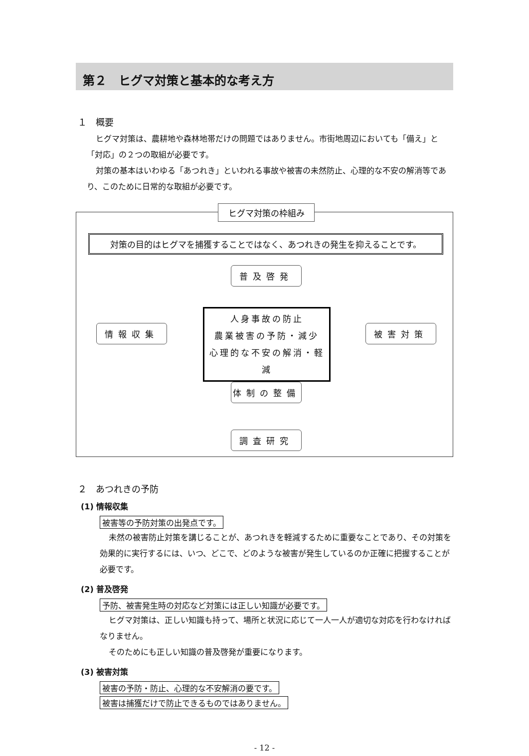第２　ヒグマ対策と基本的な考え方
１　概要
ヒグマ対策は、農耕地や森林地帯だけの問題ではありません。市街地周辺においても「備え」と「対応」の２つの取組が必要です。
対策の基本はいわゆる「あつれき」といわれる事故や被害の未然防止、心理的な不安の解消等であり、このために日常的な取組が必要です。
ヒグマ対策の枠組み
対策の目的はヒグマを捕獲することではなく、あつれきの発生を抑えることです。
普及啓発
情報収集
人身事故の防止
農業被害の予防・減少
心理的な不安の解消・軽減
被害対策
体制の整備
調査研究
２　あつれきの予防
(1) 情報収集
被害等の予防対策の出発点です。
未然の被害防止対策を講じることが、あつれきを軽減するために重要なことであり、その対策を効果的に実行するには、いつ、どこで、どのような被害が発生しているのか正確に把握することが必要です。
(2) 普及啓発
予防、被害発生時の対応など対策には正しい知識が必要です。
ヒグマ対策は、正しい知識も持って、場所と状況に応じて一人一人が適切な対応を行わなければなりません。
そのためにも正しい知識の普及啓発が重要になります。
(3) 被害対策
被害の予防・防止、心理的な不安解消の要です。
被害は捕獲だけで防止できるものではありません。
- 12 -